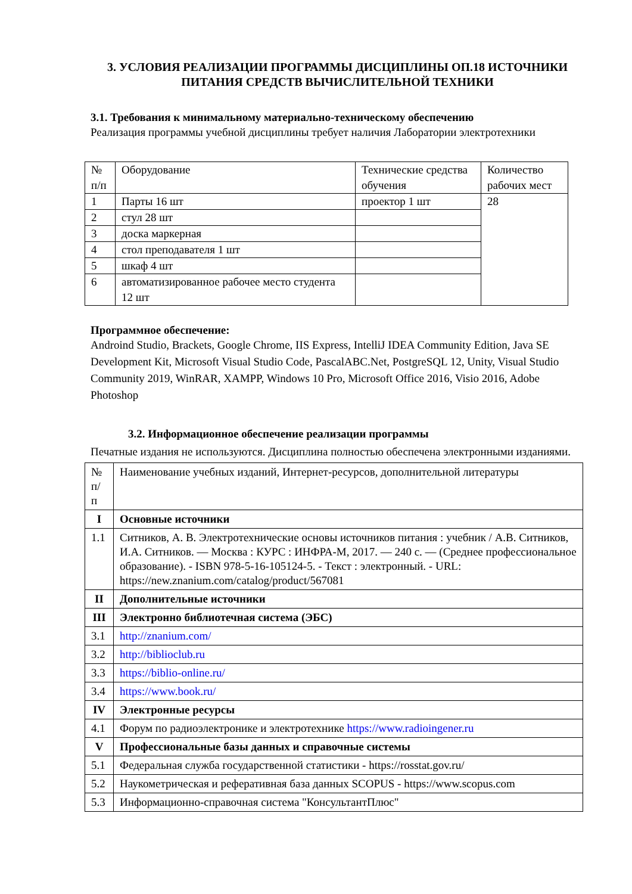3. УСЛОВИЯ РЕАЛИЗАЦИИ ПРОГРАММЫ ДИСЦИПЛИНЫ ОП.18 ИСТОЧНИКИ ПИТАНИЯ СРЕДСТВ ВЫЧИСЛИТЕЛЬНОЙ ТЕХНИКИ
3.1. Требования к минимальному материально-техническому обеспечению
Реализация программы учебной дисциплины требует наличия Лаборатории электротехники
| № п/п | Оборудование | Технические средства обучения | Количество рабочих мест |
| 1 | Парты 16 шт | проектор 1 шт | 28 |
| 2 | стул 28 шт | | |
| 3 | доска маркерная | | |
| 4 | стол преподавателя 1 шт | | |
| 5 | шкаф 4 шт | | |
| 6 | автоматизированное рабочее место студента 12 шт | | |
Программное обеспечение:
Androind Studio, Brackets, Google Chrome, IIS Express, IntelliJ IDEA Community Edition, Java SE Development Kit, Microsoft Visual Studio Code, PascalABC.Net, PostgreSQL 12, Unity, Visual Studio Community 2019, WinRAR, XAMPP, Windows 10 Pro, Microsoft Office 2016, Visio 2016, Adobe Photoshop
3.2. Информационное обеспечение реализации программы
Печатные издания не используются. Дисциплина полностью обеспечена электронными изданиями.
| № п/ п | Наименование учебных изданий, Интернет-ресурсов, дополнительной литературы |
| I | Основные источники |
| 1.1 | Ситников, А. В. Электротехнические основы источников питания : учебник / А.В. Ситников, И.А. Ситников. — Москва : КУРС : ИНФРА-М, 2017. — 240 с. — (Среднее профессиональное образование). - ISBN 978-5-16-105124-5. - Текст : электронный. - URL: https://new.znanium.com/catalog/product/567081 |
| II | Дополнительные источники |
| III | Электронно библиотечная система (ЭБС) |
| 3.1 | http://znanium.com/ |
| 3.2 | http://biblioclub.ru |
| 3.3 | https://biblio-online.ru/ |
| 3.4 | https://www.book.ru/ |
| IV | Электронные ресурсы |
| 4.1 | Форум по радиоэлектронике и электротехнике https://www.radioingener.ru |
| V | Профессиональные базы данных и справочные системы |
| 5.1 | Федеральная служба государственной статистики - https://rosstat.gov.ru/ |
| 5.2 | Наукометрическая и реферативная база данных SCOPUS - https://www.scopus.com |
| 5.3 | Информационно-справочная система "КонсультантПлюс" |